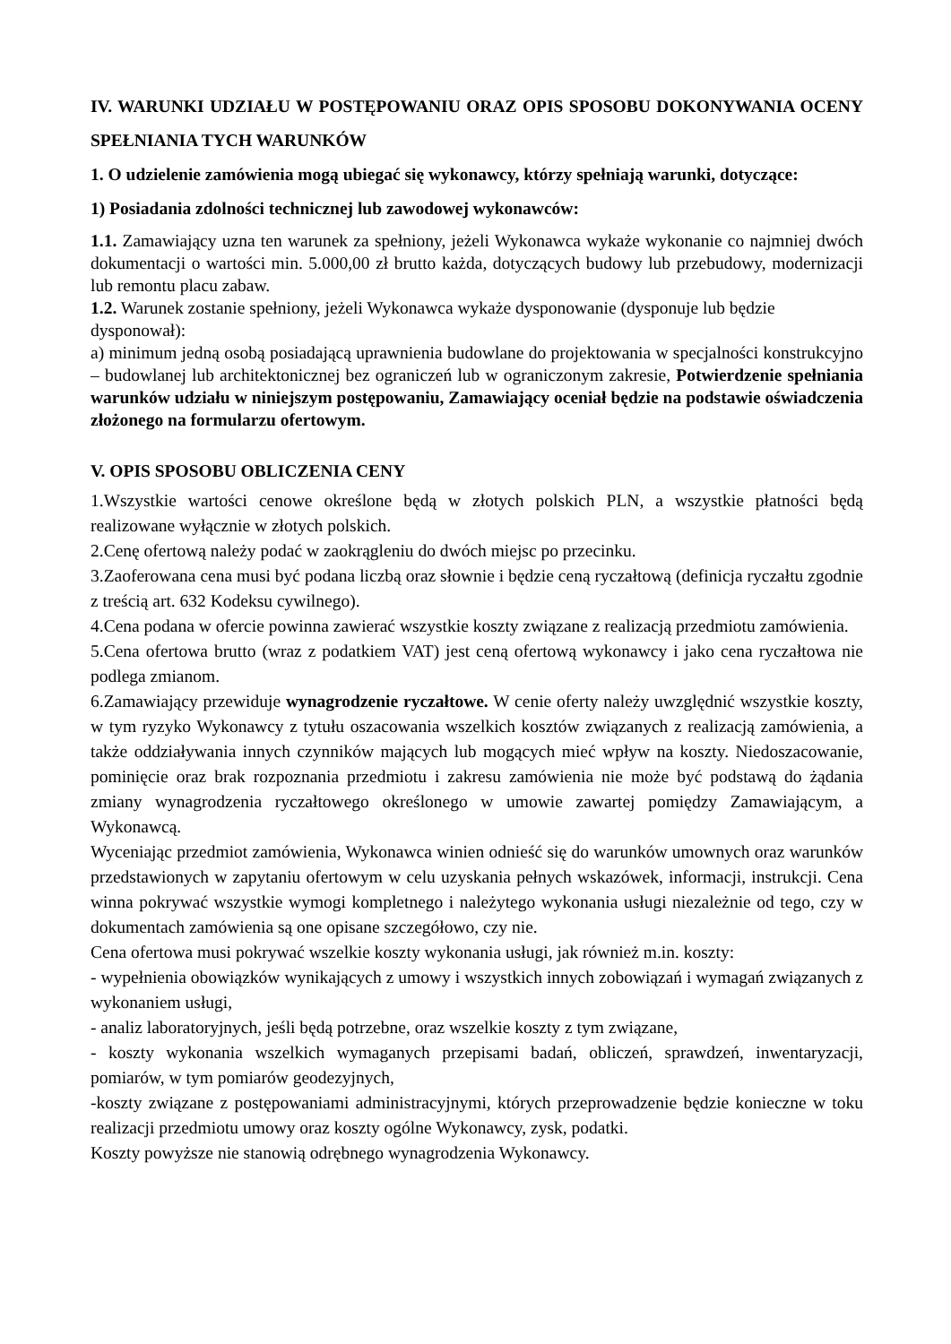IV. WARUNKI UDZIAŁU W POSTĘPOWANIU ORAZ OPIS SPOSOBU DOKONYWANIA OCENY SPEŁNIANIA TYCH WARUNKÓW
1. O udzielenie zamówienia mogą ubiegać się wykonawcy, którzy spełniają warunki, dotyczące:
1) Posiadania zdolności technicznej lub zawodowej wykonawców:
1.1. Zamawiający uzna ten warunek za spełniony, jeżeli Wykonawca wykaże wykonanie co najmniej dwóch dokumentacji o wartości min. 5.000,00 zł brutto każda, dotyczących budowy lub przebudowy, modernizacji lub remontu placu zabaw.
1.2. Warunek zostanie spełniony, jeżeli Wykonawca wykaże dysponowanie (dysponuje lub będzie dysponował):
a) minimum jedną osobą posiadającą uprawnienia budowlane do projektowania w specjalności konstrukcyjno – budowlanej lub architektonicznej bez ograniczeń lub w ograniczonym zakresie, Potwierdzenie spełniania warunków udziału w niniejszym postępowaniu, Zamawiający oceniał będzie na podstawie oświadczenia złożonego na formularzu ofertowym.
V. OPIS SPOSOBU OBLICZENIA CENY
1.Wszystkie wartości cenowe określone będą w złotych polskich PLN, a wszystkie płatności będą realizowane wyłącznie w złotych polskich.
2.Cenę ofertową należy podać w zaokrągleniu do dwóch miejsc po przecinku.
3.Zaoferowana cena musi być podana liczbą oraz słownie i będzie ceną ryczałtową (definicja ryczałtu zgodnie z treścią art. 632 Kodeksu cywilnego).
4.Cena podana w ofercie powinna zawierać wszystkie koszty związane z realizacją przedmiotu zamówienia.
5.Cena ofertowa brutto (wraz z podatkiem VAT) jest ceną ofertową wykonawcy i jako cena ryczałtowa nie podlega zmianom.
6.Zamawiający przewiduje wynagrodzenie ryczałtowe. W cenie oferty należy uwzględnić wszystkie koszty, w tym ryzyko Wykonawcy z tytułu oszacowania wszelkich kosztów związanych z realizacją zamówienia, a także oddziaływania innych czynników mających lub mogących mieć wpływ na koszty. Niedoszacowanie, pominięcie oraz brak rozpoznania przedmiotu i zakresu zamówienia nie może być podstawą do żądania zmiany wynagrodzenia ryczałtowego określonego w umowie zawartej pomiędzy Zamawiającym, a Wykonawcą.
Wyceniając przedmiot zamówienia, Wykonawca winien odnieść się do warunków umownych oraz warunków przedstawionych w zapytaniu ofertowym w celu uzyskania pełnych wskazówek, informacji, instrukcji. Cena winna pokrywać wszystkie wymogi kompletnego i należytego wykonania usługi niezależnie od tego, czy w dokumentach zamówienia są one opisane szczegółowo, czy nie.
Cena ofertowa musi pokrywać wszelkie koszty wykonania usługi, jak również m.in. koszty:
- wypełnienia obowiązków wynikających z umowy i wszystkich innych zobowiązań i wymagań związanych z wykonaniem usługi,
- analiz laboratoryjnych, jeśli będą potrzebne, oraz wszelkie koszty z tym związane,
- koszty wykonania wszelkich wymaganych przepisami badań, obliczeń, sprawdzeń, inwentaryzacji, pomiarów, w tym pomiarów geodezyjnych,
-koszty związane z postępowaniami administracyjnymi, których przeprowadzenie będzie konieczne w toku realizacji przedmiotu umowy oraz koszty ogólne Wykonawcy, zysk, podatki.
Koszty powyższe nie stanowią odrębnego wynagrodzenia Wykonawcy.